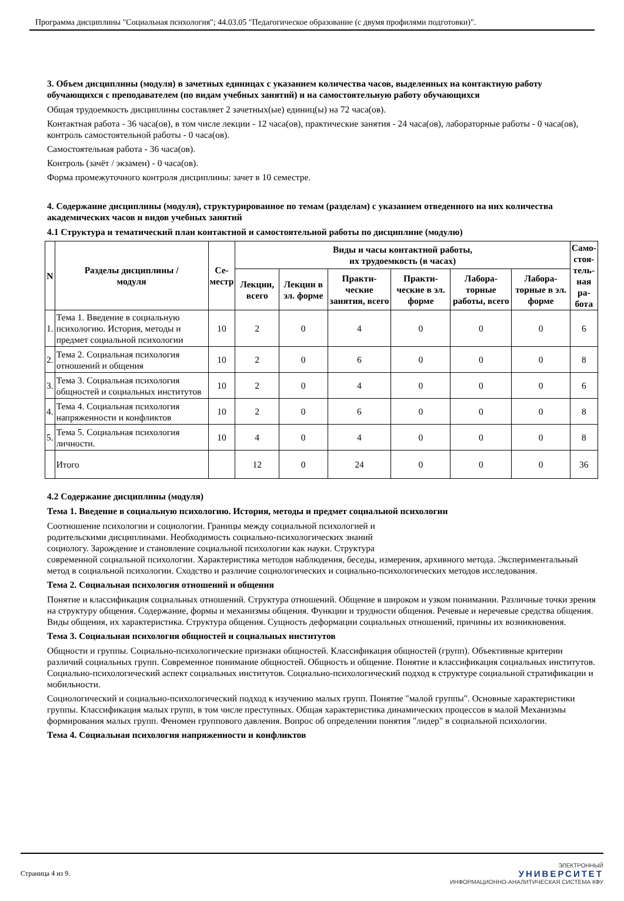Программа дисциплины "Социальная психология"; 44.03.05 "Педагогическое образование (с двумя профилями подготовки)".
3. Объем дисциплины (модуля) в зачетных единицах с указанием количества часов, выделенных на контактную работу обучающихся с преподавателем (по видам учебных занятий) и на самостоятельную работу обучающихся
Общая трудоемкость дисциплины составляет 2 зачетных(ые) единиц(ы) на 72 часа(ов).
Контактная работа - 36 часа(ов), в том числе лекции - 12 часа(ов), практические занятия - 24 часа(ов), лабораторные работы - 0 часа(ов), контроль самостоятельной работы - 0 часа(ов).
Самостоятельная работа - 36 часа(ов).
Контроль (зачёт / экзамен) - 0 часа(ов).
Форма промежуточного контроля дисциплины: зачет в 10 семестре.
4. Содержание дисциплины (модуля), структурированное по темам (разделам) с указанием отведенного на них количества академических часов и видов учебных занятий
4.1 Структура и тематический план контактной и самостоятельной работы по дисциплине (модулю)
| N | Разделы дисциплины / модуля | Се- местр | Виды и часы контактной работы, их трудоемкость (в часах) | | | | | | Само- стоя- тель- ная ра- бота |
| --- | --- | --- | --- | --- | --- | --- | --- | --- | --- |
| | | | Лекции, всего | Лекции в эл. форме | Практи-ческие занятия, всего | Практи-ческие в эл. форме | Лабора-торные работы, всего | Лабора-торные в эл. форме | |
| 1. | Тема 1. Введение в социальную психологию. История, методы и предмет социальной психологии | 10 | 2 | 0 | 4 | 0 | 0 | 0 | 6 |
| 2. | Тема 2. Социальная психология отношений и общения | 10 | 2 | 0 | 6 | 0 | 0 | 0 | 8 |
| 3. | Тема 3. Социальная психология общностей и социальных институтов | 10 | 2 | 0 | 4 | 0 | 0 | 0 | 6 |
| 4. | Тема 4. Социальная психология напряженности и конфликтов | 10 | 2 | 0 | 6 | 0 | 0 | 0 | 8 |
| 5. | Тема 5. Социальная психология личности. | 10 | 4 | 0 | 4 | 0 | 0 | 0 | 8 |
| | Итого | | 12 | 0 | 24 | 0 | 0 | 0 | 36 |
4.2 Содержание дисциплины (модуля)
Тема 1. Введение в социальную психологию. История, методы и предмет социальной психологии
Соотношение психологии и социологии. Границы между социальной психологией и
родительскими дисциплинами. Необходимость социально-психологических знаний
социологу. Зарождение и становление социальной психологии как науки. Структура
современной социальной психологии. Характеристика методов наблюдения, беседы, измерения, архивного метода. Экспериментальный метод в социальной психологии. Сходство и различие социологических и социально-психологических методов исследования.
Тема 2. Социальная психология отношений и общения
Понятие и классификация социальных отношений. Структура отношений. Общение в широком и узком понимании. Различные точки зрения на структуру общения. Содержание, формы и механизмы общения. Функции и трудности общения. Речевые и неречевые средства общения. Виды общения, их характеристика. Структура общения. Сущность деформации социальных отношений, причины их возникновения.
Тема 3. Социальная психология общностей и социальных институтов
Общности и группы. Социально-психологические признаки общностей. Классификация общностей (групп). Объективные критерии различий социальных групп. Современное понимание общностей. Общность и общение. Понятие и классификация социальных институтов. Социально-психологический аспект социальных институтов. Социально-психологический подход к структуре социальной стратификации и мобильности.
Социологический и социально-психологический подход к изучению малых групп. Понятие "малой группы". Основные характеристики группы. Классификация малых групп, в том числе преступных. Общая характеристика динамических процессов в малой Механизмы формирования малых групп. Феномен группового давления. Вопрос об определении понятия "лидер" в социальной психологии.
Тема 4. Социальная психология напряженности и конфликтов
Страница 4 из 9.
ЭЛЕКТРОННЫЙ
УНИВЕРСИТЕТ
ИНФОРМАЦИОННО-АНАЛИТИЧЕСКАЯ СИСТЕМА КФУ